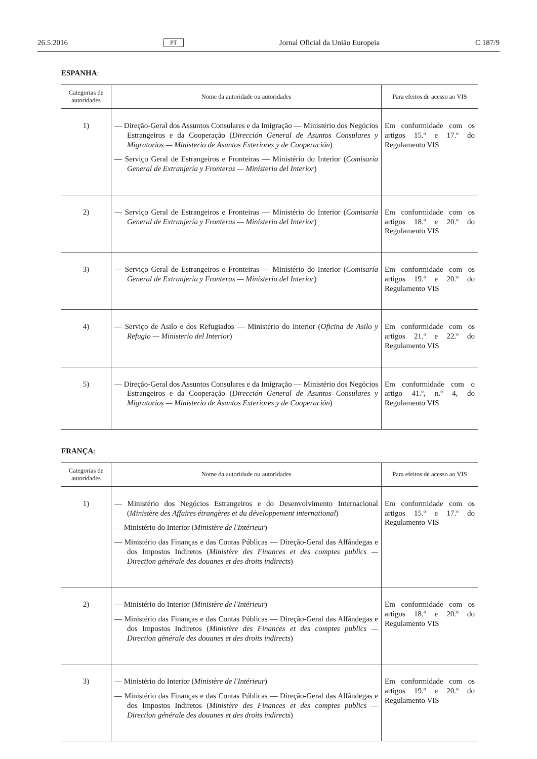26.5.2016 PT Jornal Oficial da União Europeia C 187/9
ESPANHA:
| Categorias de autoridades | Nome da autoridade ou autoridades | Para efeitos de acesso ao VIS |
| --- | --- | --- |
| 1) | — Direção-Geral dos Assuntos Consulares e da Imigração — Ministério dos Negócios Estrangeiros e da Cooperação ( Dirección General de Asuntos Consulares y Migratorios — Ministerio de Asuntos Exteriores y de Cooperación ) — Serviço Geral de Estrangeiros e Fronteiras — Ministério do Interior ( Comisaría General de Extranjería y Fronteras — Ministerio del Interior ) | Em conformidade com os artigos 15.º e 17.º do Regulamento VIS |
| 2) | — Serviço Geral de Estrangeiros e Fronteiras — Ministério do Interior ( Comisaría General de Extranjería y Fronteras — Ministerio del Interior ) | Em conformidade com os artigos 18.º e 20.º do Regulamento VIS |
| 3) | — Serviço Geral de Estrangeiros e Fronteiras — Ministério do Interior ( Comisaría General de Extranjería y Fronteras — Ministerio del Interior ) | Em conformidade com os artigos 19.º e 20.º do Regulamento VIS |
| 4) | — Serviço de Asilo e dos Refugiados — Ministério do Interior ( Oficina de Asilo y Refugio — Ministerio del Interior ) | Em conformidade com os artigos 21.º e 22.º do Regulamento VIS |
| 5) | — Direção-Geral dos Assuntos Consulares e da Imigração — Ministério dos Negócios Estrangeiros e da Cooperação ( Dirección General de Asuntos Consulares y Migratorios — Ministerio de Asuntos Exteriores y de Cooperación ) | Em conformidade com o artigo 41.º, n.º 4, do Regulamento VIS |
FRANÇA:
| Categorias de autoridades | Nome da autoridade ou autoridades | Para efeitos de acesso ao VIS |
| --- | --- | --- |
| 1) | — Ministério dos Negócios Estrangeiros e do Desenvolvimento Internacional ( Ministère des Affaires étrangères et du développement international ) — Ministério do Interior ( Ministère de l'Intérieur ) — Ministério das Finanças e das Contas Públicas — Direção-Geral das Alfândegas e dos Impostos Indiretos ( Ministère des Finances et des comptes publics — Direction générale des douanes et des droits indirects ) | Em conformidade com os artigos 15.º e 17.º do Regulamento VIS |
| 2) | — Ministério do Interior ( Ministère de l'Intérieur ) — Ministério das Finanças e das Contas Públicas — Direção-Geral das Alfândegas e dos Impostos Indiretos ( Ministère des Finances et des comptes publics — Direction générale des douanes et des droits indirects ) | Em conformidade com os artigos 18.º e 20.º do Regulamento VIS |
| 3) | — Ministério do Interior ( Ministère de l'Intérieur ) — Ministério das Finanças e das Contas Públicas — Direção-Geral das Alfândegas e dos Impostos Indiretos ( Ministère des Finances et des comptes publics — Direction générale des douanes et des droits indirects ) | Em conformidade com os artigos 19.º e 20.º do Regulamento VIS |